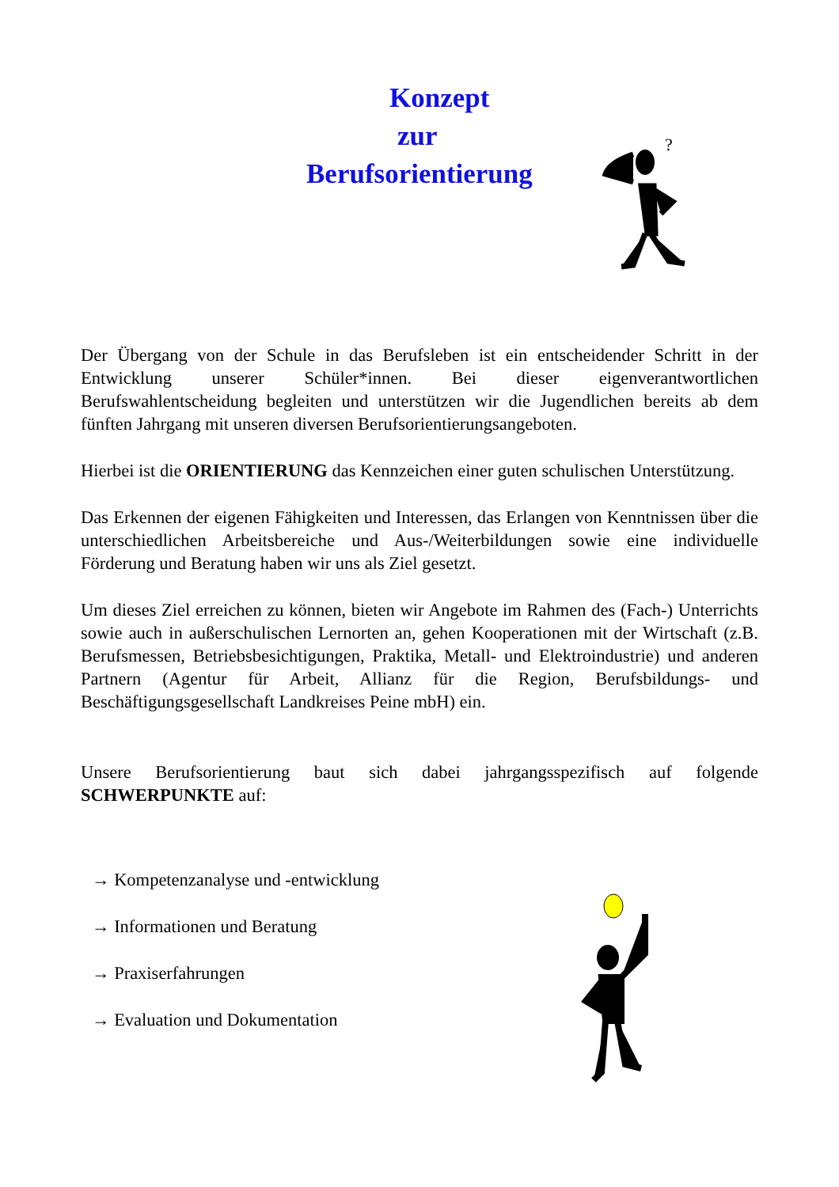Konzept
zur
Berufsorientierung
?
Der Übergang von der Schule in das Berufsleben ist ein entscheidender Schritt in der Entwicklung unserer Schüler*innen. Bei dieser eigenverantwortlichen Berufswahlentscheidung begleiten und unterstützen wir die Jugendlichen bereits ab dem fünften Jahrgang mit unseren diversen Berufsorientierungsangeboten.
Hierbei ist die ORIENTIERUNG das Kennzeichen einer guten schulischen Unterstützung.
Das Erkennen der eigenen Fähigkeiten und Interessen, das Erlangen von Kenntnissen über die unterschiedlichen Arbeitsbereiche und Aus-/Weiterbildungen sowie eine individuelle Förderung und Beratung haben wir uns als Ziel gesetzt.
Um dieses Ziel erreichen zu können, bieten wir Angebote im Rahmen des (Fach-) Unterrichts sowie auch in außerschulischen Lernorten an, gehen Kooperationen mit der Wirtschaft (z.B. Berufsmessen, Betriebsbesichtigungen, Praktika, Metall- und Elektroindustrie) und anderen Partnern (Agentur für Arbeit, Allianz für die Region, Berufsbildungs- und Beschäftigungsgesellschaft Landkreises Peine mbH) ein.
Unsere Berufsorientierung baut sich dabei jahrgangsspezifisch auf folgende SCHWERPUNKTE auf:
→ Kompetenzanalyse und -entwicklung
→ Informationen und Beratung
→ Praxiserfahrungen
→ Evaluation und Dokumentation